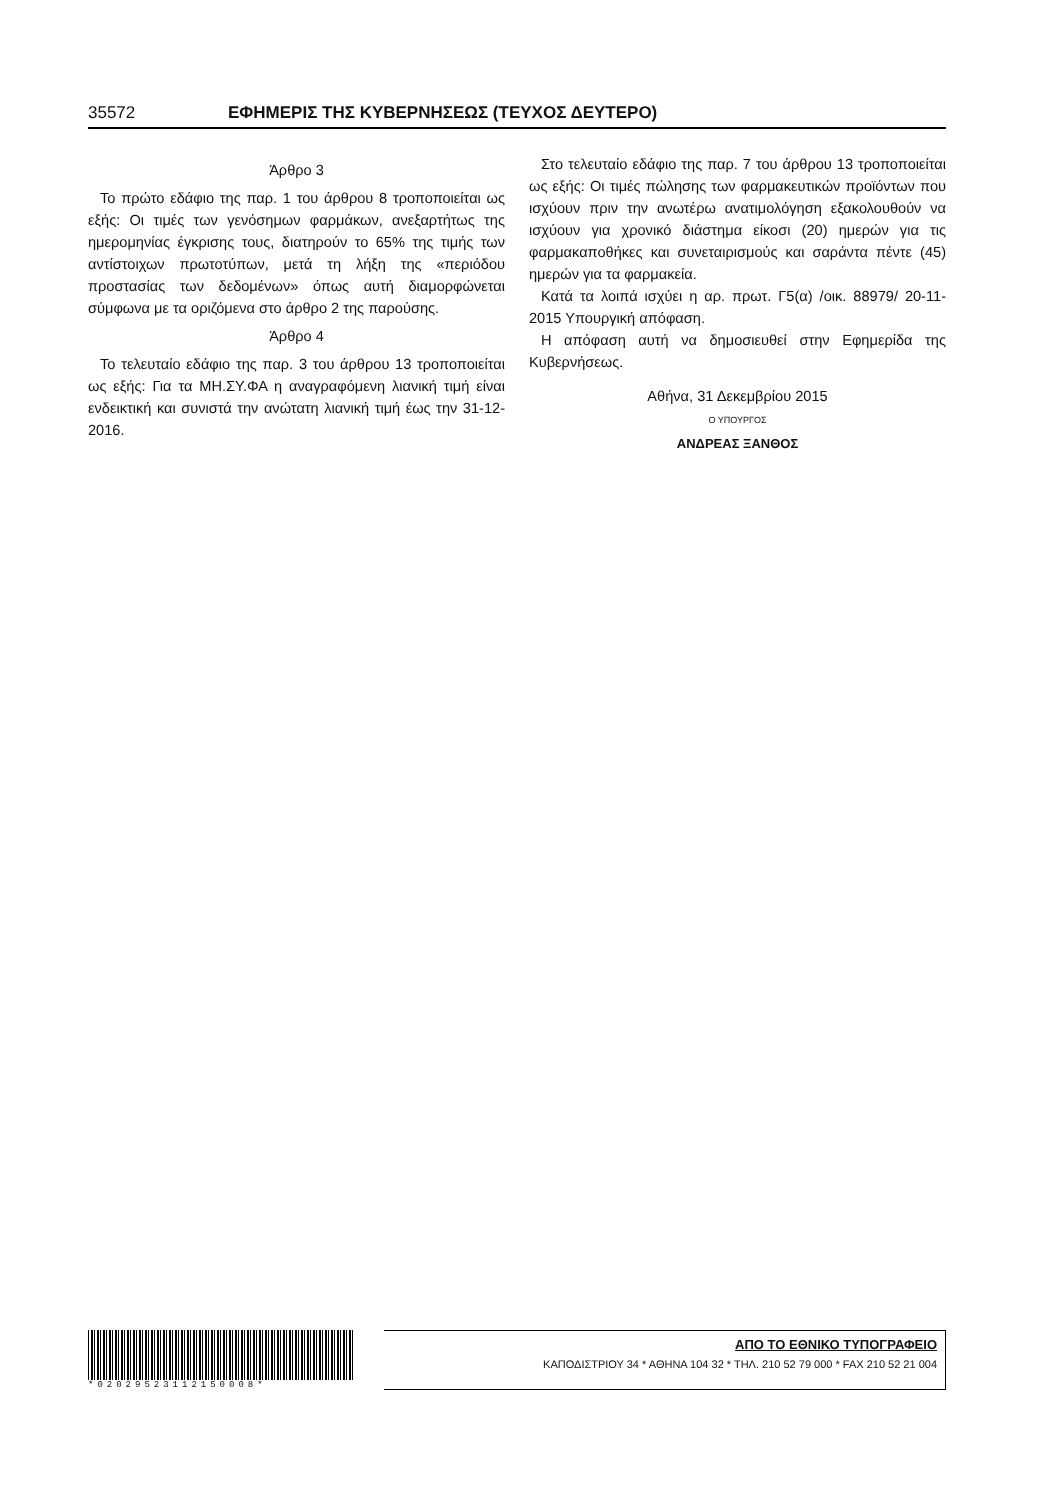35572 ΕΦΗΜΕΡΙΣ ΤΗΣ ΚΥΒΕΡΝΗΣΕΩΣ (ΤΕΥΧΟΣ ΔΕΥΤΕΡΟ)
Άρθρο 3
Το πρώτο εδάφιο της παρ. 1 του άρθρου 8 τροποποιείται ως εξής: Οι τιμές των γενόσημων φαρμάκων, ανεξαρτήτως της ημερομηνίας έγκρισης τους, διατηρούν το 65% της τιμής των αντίστοιχων πρωτοτύπων, μετά τη λήξη της «περιόδου προστασίας των δεδομένων» όπως αυτή διαμορφώνεται σύμφωνα με τα οριζόμενα στο άρθρο 2 της παρούσης.
Άρθρο 4
Το τελευταίο εδάφιο της παρ. 3 του άρθρου 13 τροποποιείται ως εξής: Για τα ΜΗ.ΣΥ.ΦΑ η αναγραφόμενη λιανική τιμή είναι ενδεικτική και συνιστά την ανώτατη λιανική τιμή έως την 31-12-2016.
Στο τελευταίο εδάφιο της παρ. 7 του άρθρου 13 τροποποιείται ως εξής: Οι τιμές πώλησης των φαρμακευτικών προϊόντων που ισχύουν πριν την ανωτέρω ανατιμολόγηση εξακολουθούν να ισχύουν για χρονικό διάστημα είκοσι (20) ημερών για τις φαρμακαποθήκες και συνεταιρισμούς και σαράντα πέντε (45) ημερών για τα φαρμακεία.
Κατά τα λοιπά ισχύει η αρ. πρωτ. Γ5(α) /οικ. 88979/ 20-11-2015 Υπουργική απόφαση.
Η απόφαση αυτή να δημοσιευθεί στην Εφημερίδα της Κυβερνήσεως.
Αθήνα, 31 Δεκεμβρίου 2015
Ο ΥΠΟΥΡΓΟΣ
ΑΝΔΡΕΑΣ ΞΑΝΘΟΣ
*02029523112150008*
ΑΠΟ ΤΟ ΕΘΝΙΚΟ ΤΥΠΟΓΡΑΦΕΙΟ
ΚΑΠΟΔΙΣΤΡΙΟΥ 34 * ΑΘΗΝΑ 104 32 * ΤΗΛ. 210 52 79 000 * FAX 210 52 21 004